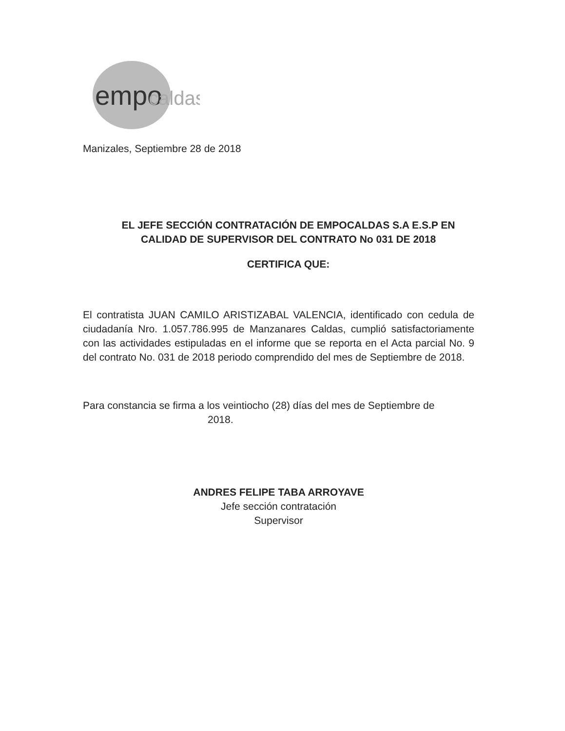empo
caldas
Manizales, Septiembre 28 de 2018
EL JEFE SECCIÓN CONTRATACIÓN DE EMPOCALDAS S.A E.S.P EN CALIDAD DE SUPERVISOR DEL CONTRATO No 031 DE 2018
CERTIFICA QUE:
El contratista JUAN CAMILO ARISTIZABAL VALENCIA, identificado con cedula de ciudadanía Nro. 1.057.786.995 de Manzanares Caldas, cumplió satisfactoriamente con las actividades estipuladas en el informe que se reporta en el Acta parcial No. 9 del contrato No. 031 de 2018 periodo comprendido del mes de Septiembre de 2018.
Para constancia se firma a los veintiocho (28) días del mes de Septiembre de
2018.
ANDRES FELIPE TABA ARROYAVE
Jefe sección contratación
Supervisor